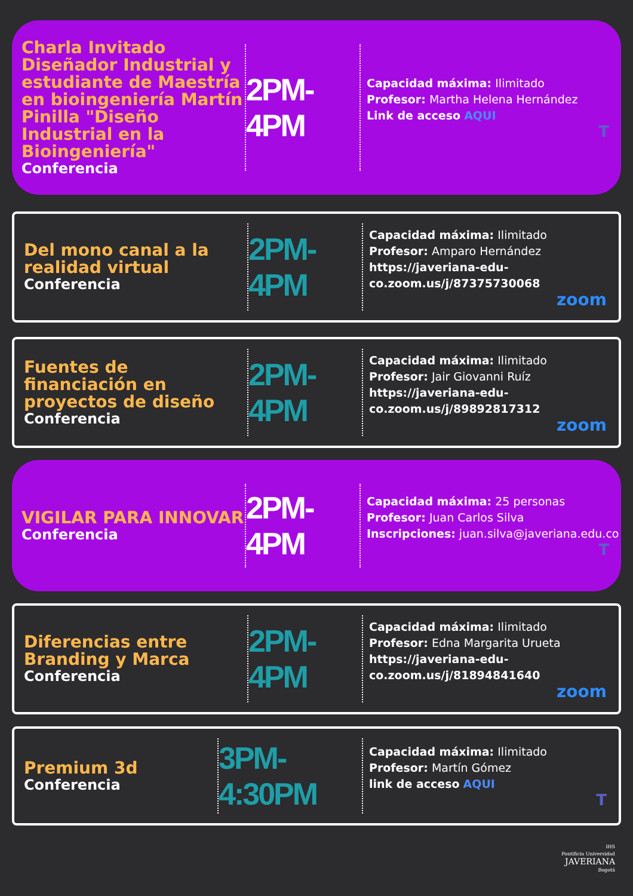Charla Invitado Diseñador Industrial y estudiante de Maestría en bioingeniería Martín Pinilla "Diseño Industrial en la Bioingeniería"
Conferencia
2PM-4PM
Capacidad máxima: Ilimitado
Profesor: Martha Helena Hernández
Link de acceso AQUI
T
Del mono canal a la realidad virtual
Conferencia
2PM-4PM
Capacidad máxima: Ilimitado
Profesor: Amparo Hernández
https://javeriana-edu-co.zoom.us/j/87375730068
zoom
Fuentes de financiación en proyectos de diseño
Conferencia
2PM-4PM
Capacidad máxima: Ilimitado
Profesor: Jair Giovanni Ruíz
https://javeriana-edu-co.zoom.us/j/89892817312
zoom
VIGILAR PARA INNOVAR
Conferencia
2PM-4PM
Capacidad máxima: 25 personas
Profesor: Juan Carlos Silva
Inscripciones: juan.silva@javeriana.edu.co
T
Diferencias entre Branding y Marca
Conferencia
2PM-4PM
Capacidad máxima: Ilimitado
Profesor: Edna Margarita Urueta
https://javeriana-edu-co.zoom.us/j/81894841640
zoom
Premium 3d
Conferencia
3PM-4:30PM
Capacidad máxima: Ilimitado
Profesor: Martín Gómez
link de acceso AQUI
T
IHS
Pontificia Universidad
JAVERIANA
Bogotá